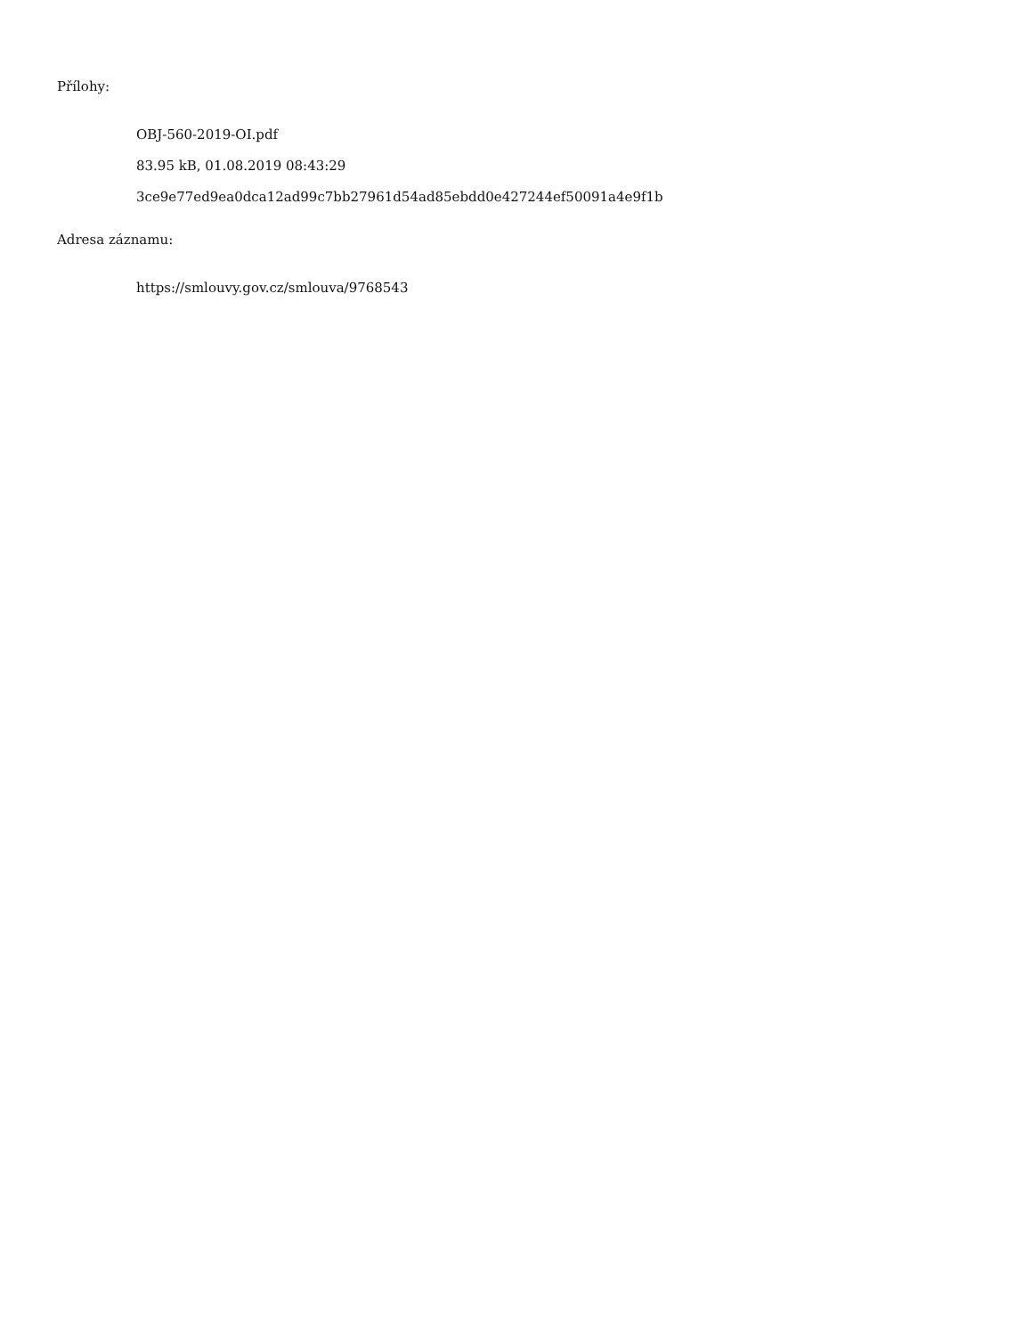Přílohy:
OBJ-560-2019-OI.pdf
83.95 kB, 01.08.2019 08:43:29
3ce9e77ed9ea0dca12ad99c7bb27961d54ad85ebdd0e427244ef50091a4e9f1b
Adresa záznamu:
https://smlouvy.gov.cz/smlouva/9768543